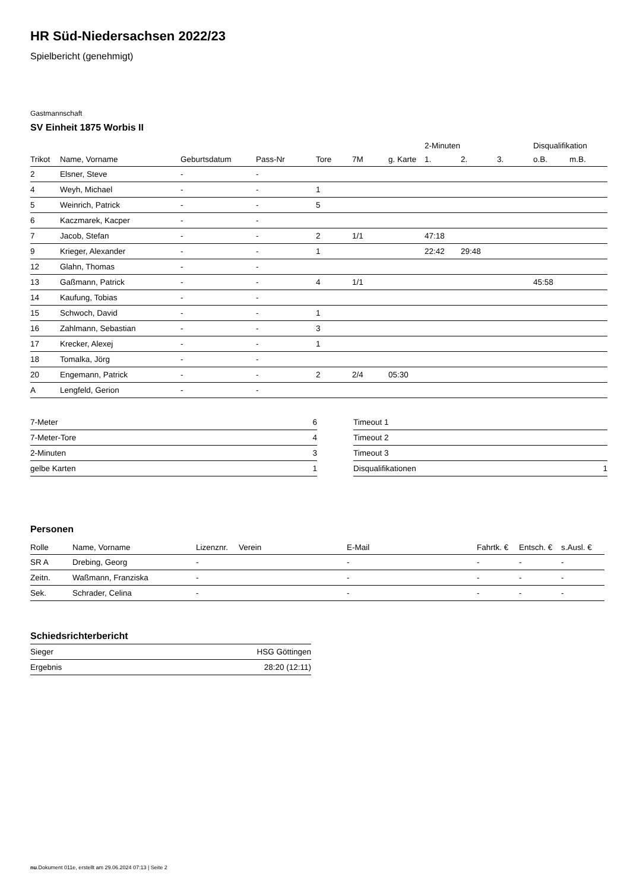HR Süd-Niedersachsen 2022/23
Spielbericht (genehmigt)
Gastmannschaft
SV Einheit 1875 Worbis II
| | | | | | | | 2-Minuten | | | Disqualifikation | |
| --- | --- | --- | --- | --- | --- | --- | --- | --- | --- | --- | --- |
| Trikot | Name, Vorname | Geburtsdatum | Pass-Nr | Tore | 7M | g. Karte | 1. | 2. | 3. | o.B. | m.B. |
| 2 | Elsner, Steve | - | - | | | | | | | | |
| 4 | Weyh, Michael | - | - | 1 | | | | | | | |
| 5 | Weinrich, Patrick | - | - | 5 | | | | | | | |
| 6 | Kaczmarek, Kacper | - | - | | | | | | | | |
| 7 | Jacob, Stefan | - | - | 2 | 1/1 | | 47:18 | | | | |
| 9 | Krieger, Alexander | - | - | 1 | | | 22:42 | 29:48 | | | |
| 12 | Glahn, Thomas | - | - | | | | | | | | |
| 13 | Gaßmann, Patrick | - | - | 4 | 1/1 | | | | | 45:58 | |
| 14 | Kaufung, Tobias | - | - | | | | | | | | |
| 15 | Schwoch, David | - | - | 1 | | | | | | | |
| 16 | Zahlmann, Sebastian | - | - | 3 | | | | | | | |
| 17 | Krecker, Alexej | - | - | 1 | | | | | | | |
| 18 | Tomalka, Jörg | - | - | | | | | | | | |
| 20 | Engemann, Patrick | - | - | 2 | 2/4 | 05:30 | | | | | |
| A | Lengfeld, Gerion | - | - | | | | | | | | |
| 7-Meter | 6 |
| 7-Meter-Tore | 4 |
| 2-Minuten | 3 |
| gelbe Karten | 1 |
| Timeout 1 | |
| Timeout 2 | |
| Timeout 3 | |
| Disqualifikationen | 1 |
Personen
| Rolle | Name, Vorname | Lizenznr. | Verein | E-Mail | Fahrtk. € | Entsch. € | s.Ausl. € |
| --- | --- | --- | --- | --- | --- | --- | --- |
| SR A | Drebing, Georg | - | | - | - | - | - |
| Zeitn. | Waßmann, Franziska | - | | - | - | - | - |
| Sek. | Schrader, Celina | - | | - | - | - | - |
Schiedsrichterbericht
| Sieger | HSG Göttingen |
| Ergebnis | 28:20 (12:11) |
nu.Dokument 011e, erstellt am 29.06.2024 07:13 | Seite 2